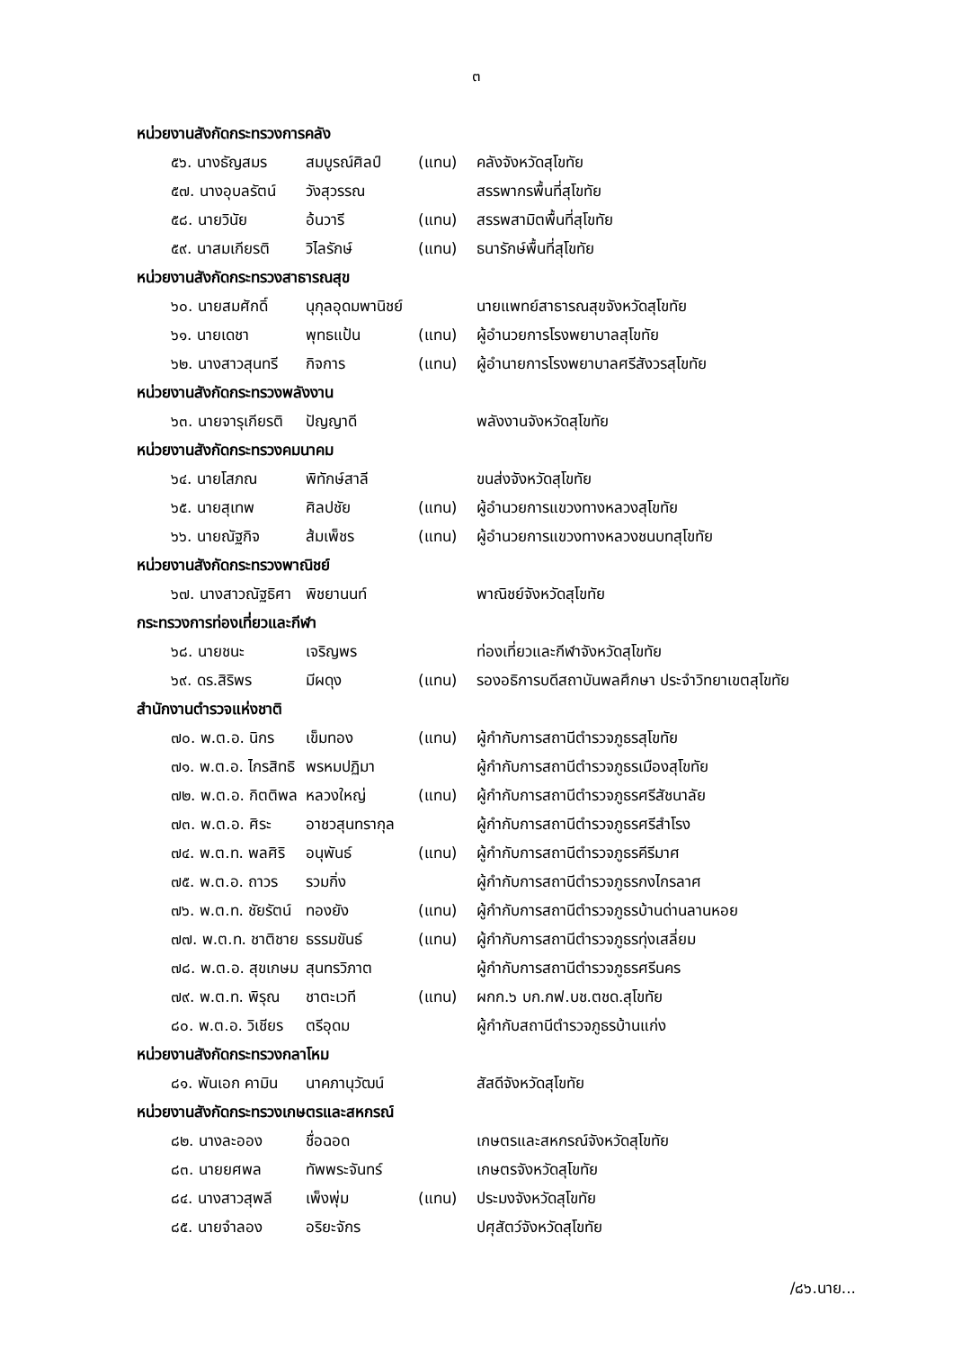๓
หน่วยงานสังกัดกระทรวงการคลัง
๕๖. นางธัญสมร สมบูรณ์ศิลป์ (แทน) คลังจังหวัดสุโขทัย
๕๗. นางอุบลรัตน์ วังสุวรรณ สรรพากรพื้นที่สุโขทัย
๕๘. นายวินัย อ้นวารี (แทน) สรรพสามิตพื้นที่สุโขทัย
๕๙. นาสมเกียรติ วิไลรักษ์ (แทน) ธนารักษ์พื้นที่สุโขทัย
หน่วยงานสังกัดกระทรวงสาธารณสุข
๖๐. นายสมศักดิ์ นุกุลอุดมพานิชย์ นายแพทย์สาธารณสุขจังหวัดสุโขทัย
๖๑. นายเดชา พุทธแป้น (แทน) ผู้อำนวยการโรงพยาบาลสุโขทัย
๖๒. นางสาวสุนทรี กิจการ (แทน) ผู้อำนายการโรงพยาบาลศรีสังวรสุโขทัย
หน่วยงานสังกัดกระทรวงพลังงาน
๖๓. นายจารุเกียรติ ปัญญาดี พลังงานจังหวัดสุโขทัย
หน่วยงานสังกัดกระทรวงคมนาคม
๖๔. นายโสภณ พิทักษ์สาลี ขนส่งจังหวัดสุโขทัย
๖๕. นายสุเทพ ศิลปชัย (แทน) ผู้อำนวยการแขวงทางหลวงสุโขทัย
๖๖. นายณัฐกิจ ส้มเพ็ชร (แทน) ผู้อำนวยการแขวงทางหลวงชนบทสุโขทัย
หน่วยงานสังกัดกระทรวงพาณิชย์
๖๗. นางสาวณัฐธิศา พิชยานนท์ พาณิชย์จังหวัดสุโขทัย
กระทรวงการท่องเที่ยวและกีฬา
๖๘. นายชนะ เจริญพร ท่องเที่ยวและกีฬาจังหวัดสุโขทัย
๖๙. ดร.สิริพร มีผดุง (แทน) รองอธิการบดีสถาบันพลศึกษา ประจำวิทยาเขตสุโขทัย
สำนักงานตำรวจแห่งชาติ
๗๐. พ.ต.อ. นิกร เข็มทอง (แทน) ผู้กำกับการสถานีตำรวจภูธรสุโขทัย
๗๑. พ.ต.อ. ไกรสิทธิ พรหมปฏิมา ผู้กำกับการสถานีตำรวจภูธรเมืองสุโขทัย
๗๒. พ.ต.อ. กิตติพล หลวงใหญ่ (แทน) ผู้กำกับการสถานีตำรวจภูธรศรีสัชนาลัย
๗๓. พ.ต.อ. ศิระ อาชวสุนทรากุล ผู้กำกับการสถานีตำรวจภูธรศรีสำโรง
๗๔. พ.ต.ท. พลศิริ อนุพันธ์ (แทน) ผู้กำกับการสถานีตำรวจภูธรคีรีมาศ
๗๕. พ.ต.อ. ถาวร รวมกิ่ง ผู้กำกับการสถานีตำรวจภูธรกงไกรลาศ
๗๖. พ.ต.ท. ชัยรัตน์ ทองยัง (แทน) ผู้กำกับการสถานีตำรวจภูธรบ้านด่านลานหอย
๗๗. พ.ต.ท. ชาติชาย ธรรมขันธ์ (แทน) ผู้กำกับการสถานีตำรวจภูธรทุ่งเสลี่ยม
๗๘. พ.ต.อ. สุขเกษม สุนทรวิภาต ผู้กำกับการสถานีตำรวจภูธรศรีนคร
๗๙. พ.ต.ท. พิรุณ ชาตะเวที (แทน) ผกก.๖ บก.กฟ.บช.ตชด.สุโขทัย
๘๐. พ.ต.อ. วิเชียร ตรีอุดม ผู้กำกับสถานีตำรวจภูธรบ้านแก่ง
หน่วยงานสังกัดกระทรวงกลาโหม
๘๑. พันเอก คามิน นาคภานุวัฒน์ สัสดีจังหวัดสุโขทัย
หน่วยงานสังกัดกระทรวงเกษตรและสหกรณ์
๘๒. นางละออง ชื่อฉอด เกษตรและสหกรณ์จังหวัดสุโขทัย
๘๓. นายยศพล ทัพพระจันทร์ เกษตรจังหวัดสุโขทัย
๘๔. นางสาวสุพลี เพ็งพุ่ม (แทน) ประมงจังหวัดสุโขทัย
๘๕. นายจำลอง อริยะจักร ปศุสัตว์จังหวัดสุโขทัย
/๘๖.นาย...